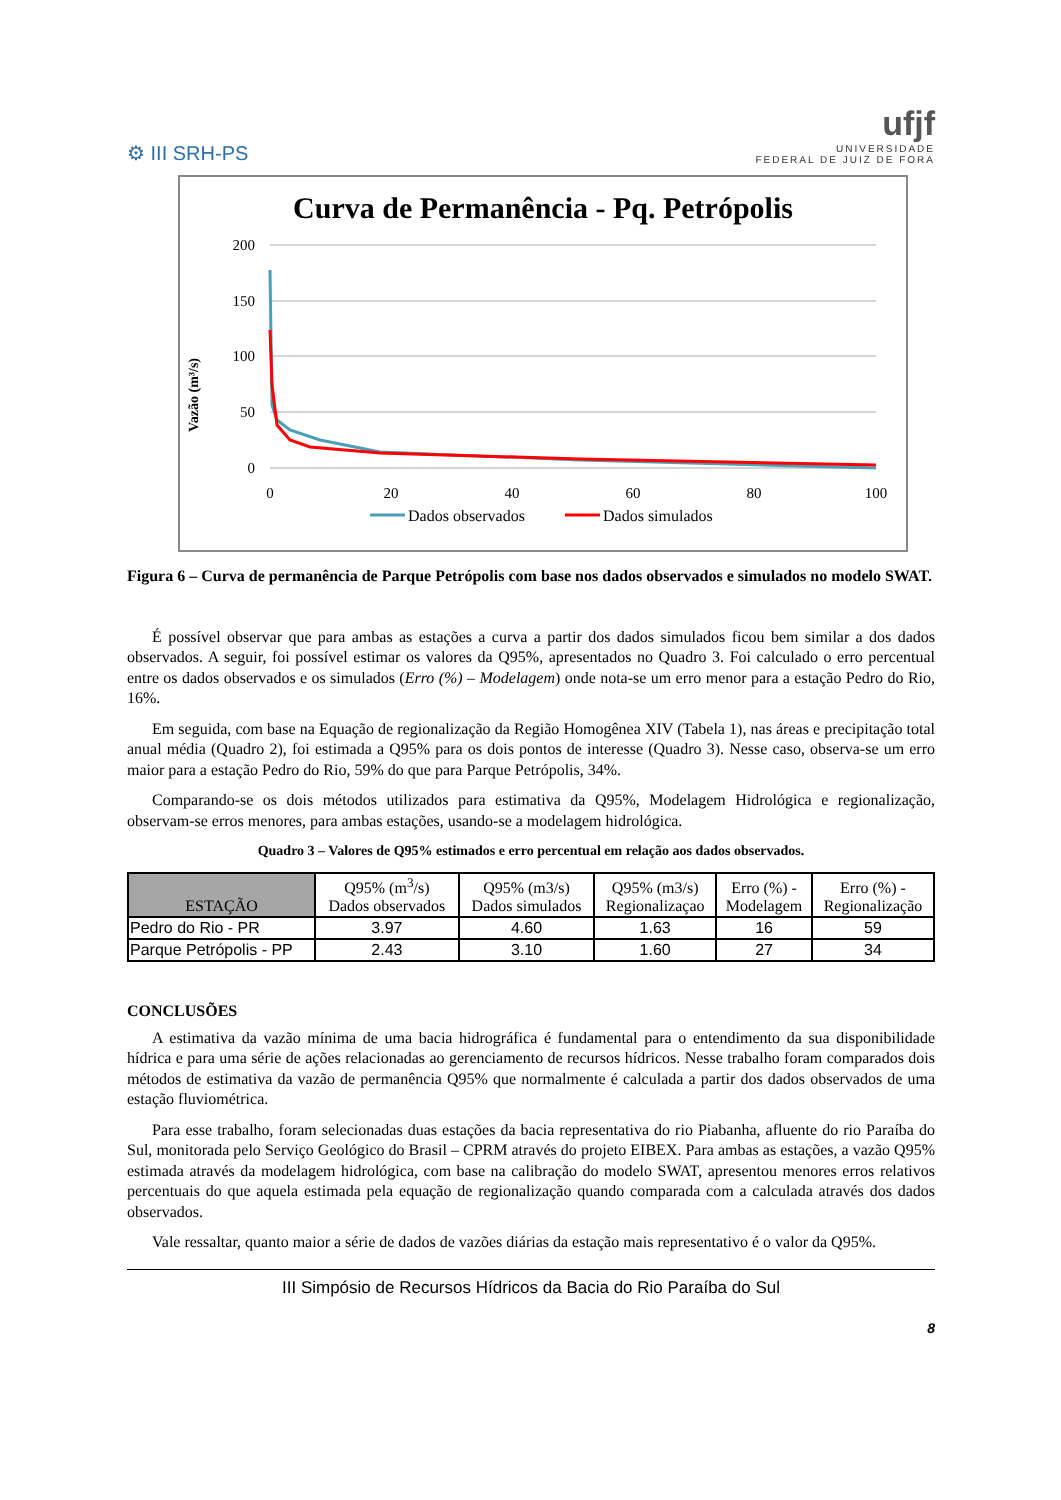⚙ III SRH-PS
ufjf
UNIVERSIDADE
FEDERAL DE JUIZ DE FORA
Curva de Permanência - Pq. Petrópolis
Vazão (m³/s)
200
150
100
50
0
0
20
40
60
80
100
Dados observados
Dados simulados
Figura 6 – Curva de permanência de Parque Petrópolis com base nos dados observados e simulados no modelo SWAT.
É possível observar que para ambas as estações a curva a partir dos dados simulados ficou bem similar a dos dados observados. A seguir, foi possível estimar os valores da Q95%, apresentados no Quadro 3. Foi calculado o erro percentual entre os dados observados e os simulados (Erro (%) – Modelagem) onde nota-se um erro menor para a estação Pedro do Rio, 16%.
Em seguida, com base na Equação de regionalização da Região Homogênea XIV (Tabela 1), nas áreas e precipitação total anual média (Quadro 2), foi estimada a Q95% para os dois pontos de interesse (Quadro 3). Nesse caso, observa-se um erro maior para a estação Pedro do Rio, 59% do que para Parque Petrópolis, 34%.
Comparando-se os dois métodos utilizados para estimativa da Q95%, Modelagem Hidrológica e regionalização, observam-se erros menores, para ambas estações, usando-se a modelagem hidrológica.
Quadro 3 – Valores de Q95% estimados e erro percentual em relação aos dados observados.
| ESTAÇÃO | Q95% (m<sup>3</sup>/s) Dados observados | Q95% (m3/s) Dados simulados | Q95% (m3/s) Regionalizaçao | Erro (%) - Modelagem | Erro (%) - Regionalização |
| --- | --- | --- | --- | --- | --- |
| Pedro do Rio - PR | 3.97 | 4.60 | 1.63 | 16 | 59 |
| Parque Petrópolis - PP | 2.43 | 3.10 | 1.60 | 27 | 34 |
CONCLUSÕES
A estimativa da vazão mínima de uma bacia hidrográfica é fundamental para o entendimento da sua disponibilidade hídrica e para uma série de ações relacionadas ao gerenciamento de recursos hídricos. Nesse trabalho foram comparados dois métodos de estimativa da vazão de permanência Q95% que normalmente é calculada a partir dos dados observados de uma estação fluviométrica.
Para esse trabalho, foram selecionadas duas estações da bacia representativa do rio Piabanha, afluente do rio Paraíba do Sul, monitorada pelo Serviço Geológico do Brasil – CPRM através do projeto EIBEX. Para ambas as estações, a vazão Q95% estimada através da modelagem hidrológica, com base na calibração do modelo SWAT, apresentou menores erros relativos percentuais do que aquela estimada pela equação de regionalização quando comparada com a calculada através dos dados observados.
Vale ressaltar, quanto maior a série de dados de vazões diárias da estação mais representativo é o valor da Q95%.
III Simpósio de Recursos Hídricos da Bacia do Rio Paraíba do Sul
8